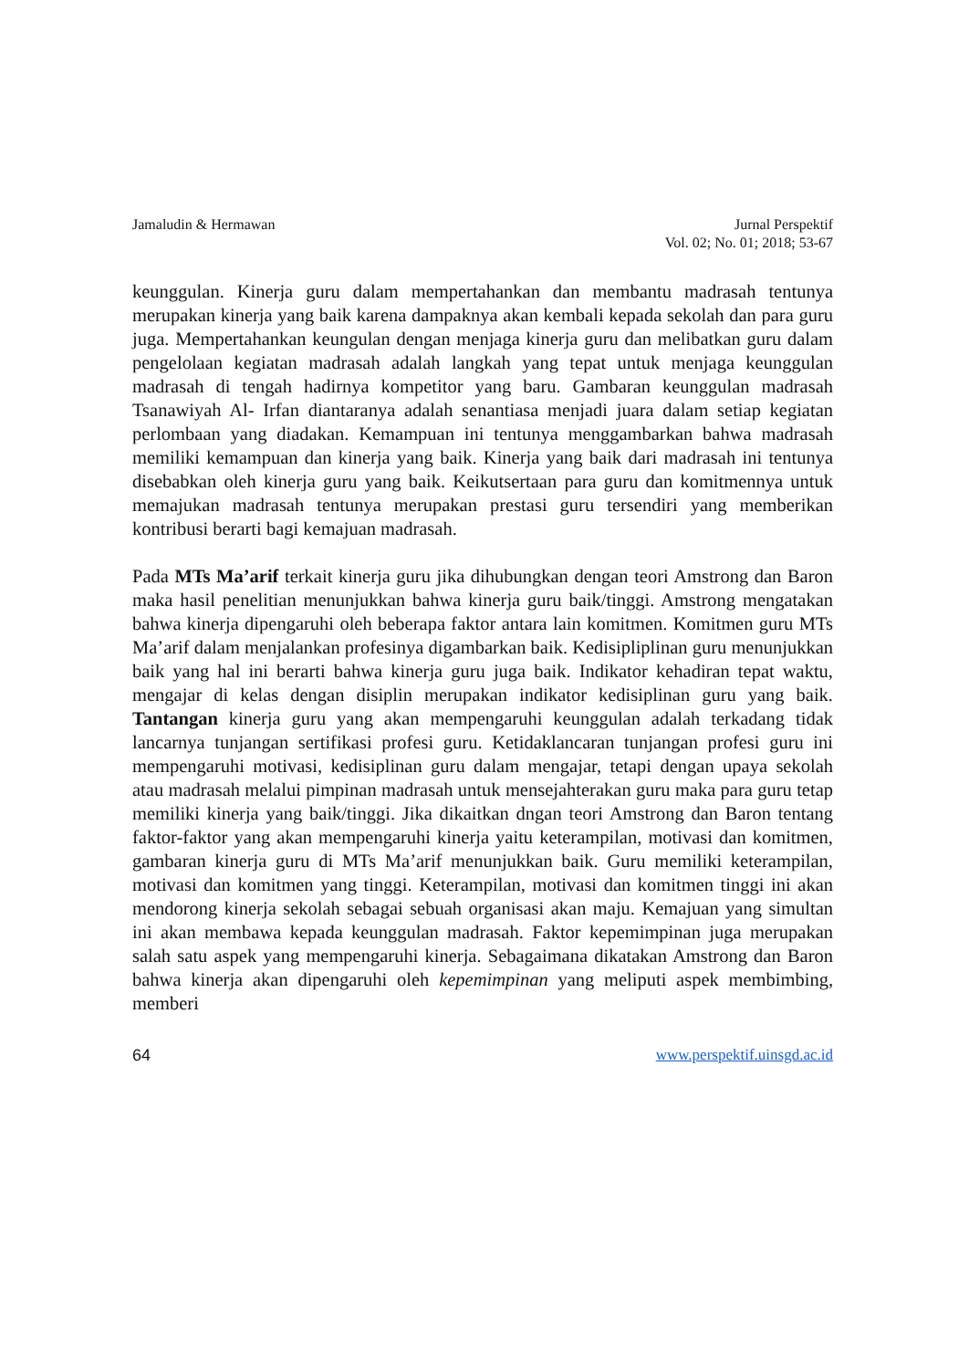Jamaludin & Hermawan Jurnal Perspektif
Vol. 02; No. 01; 2018; 53-67
keunggulan. Kinerja guru dalam mempertahankan dan membantu madrasah tentunya merupakan kinerja yang baik karena dampaknya akan kembali kepada sekolah dan para guru juga. Mempertahankan keungulan dengan menjaga kinerja guru dan melibatkan guru dalam pengelolaan kegiatan madrasah adalah langkah yang tepat untuk menjaga keunggulan madrasah di tengah hadirnya kompetitor yang baru. Gambaran keunggulan madrasah Tsanawiyah Al- Irfan diantaranya adalah senantiasa menjadi juara dalam setiap kegiatan perlombaan yang diadakan. Kemampuan ini tentunya menggambarkan bahwa madrasah memiliki kemampuan dan kinerja yang baik. Kinerja yang baik dari madrasah ini tentunya disebabkan oleh kinerja guru yang baik. Keikutsertaan para guru dan komitmennya untuk memajukan madrasah tentunya merupakan prestasi guru tersendiri yang memberikan kontribusi berarti bagi kemajuan madrasah.
Pada MTs Ma’arif terkait kinerja guru jika dihubungkan dengan teori Amstrong dan Baron maka hasil penelitian menunjukkan bahwa kinerja guru baik/tinggi. Amstrong mengatakan bahwa kinerja dipengaruhi oleh beberapa faktor antara lain komitmen. Komitmen guru MTs Ma’arif dalam menjalankan profesinya digambarkan baik. Kedisipliplinan guru menunjukkan baik yang hal ini berarti bahwa kinerja guru juga baik. Indikator kehadiran tepat waktu, mengajar di kelas dengan disiplin merupakan indikator kedisiplinan guru yang baik. Tantangan kinerja guru yang akan mempengaruhi keunggulan adalah terkadang tidak lancarnya tunjangan sertifikasi profesi guru. Ketidaklancaran tunjangan profesi guru ini mempengaruhi motivasi, kedisiplinan guru dalam mengajar, tetapi dengan upaya sekolah atau madrasah melalui pimpinan madrasah untuk mensejahterakan guru maka para guru tetap memiliki kinerja yang baik/tinggi. Jika dikaitkan dngan teori Amstrong dan Baron tentang faktor-faktor yang akan mempengaruhi kinerja yaitu keterampilan, motivasi dan komitmen, gambaran kinerja guru di MTs Ma’arif menunjukkan baik. Guru memiliki keterampilan, motivasi dan komitmen yang tinggi. Keterampilan, motivasi dan komitmen tinggi ini akan mendorong kinerja sekolah sebagai sebuah organisasi akan maju. Kemajuan yang simultan ini akan membawa kepada keunggulan madrasah. Faktor kepemimpinan juga merupakan salah satu aspek yang mempengaruhi kinerja. Sebagaimana dikatakan Amstrong dan Baron bahwa kinerja akan dipengaruhi oleh kepemimpinan yang meliputi aspek membimbing, memberi
64 www.perspektif.uinsgd.ac.id